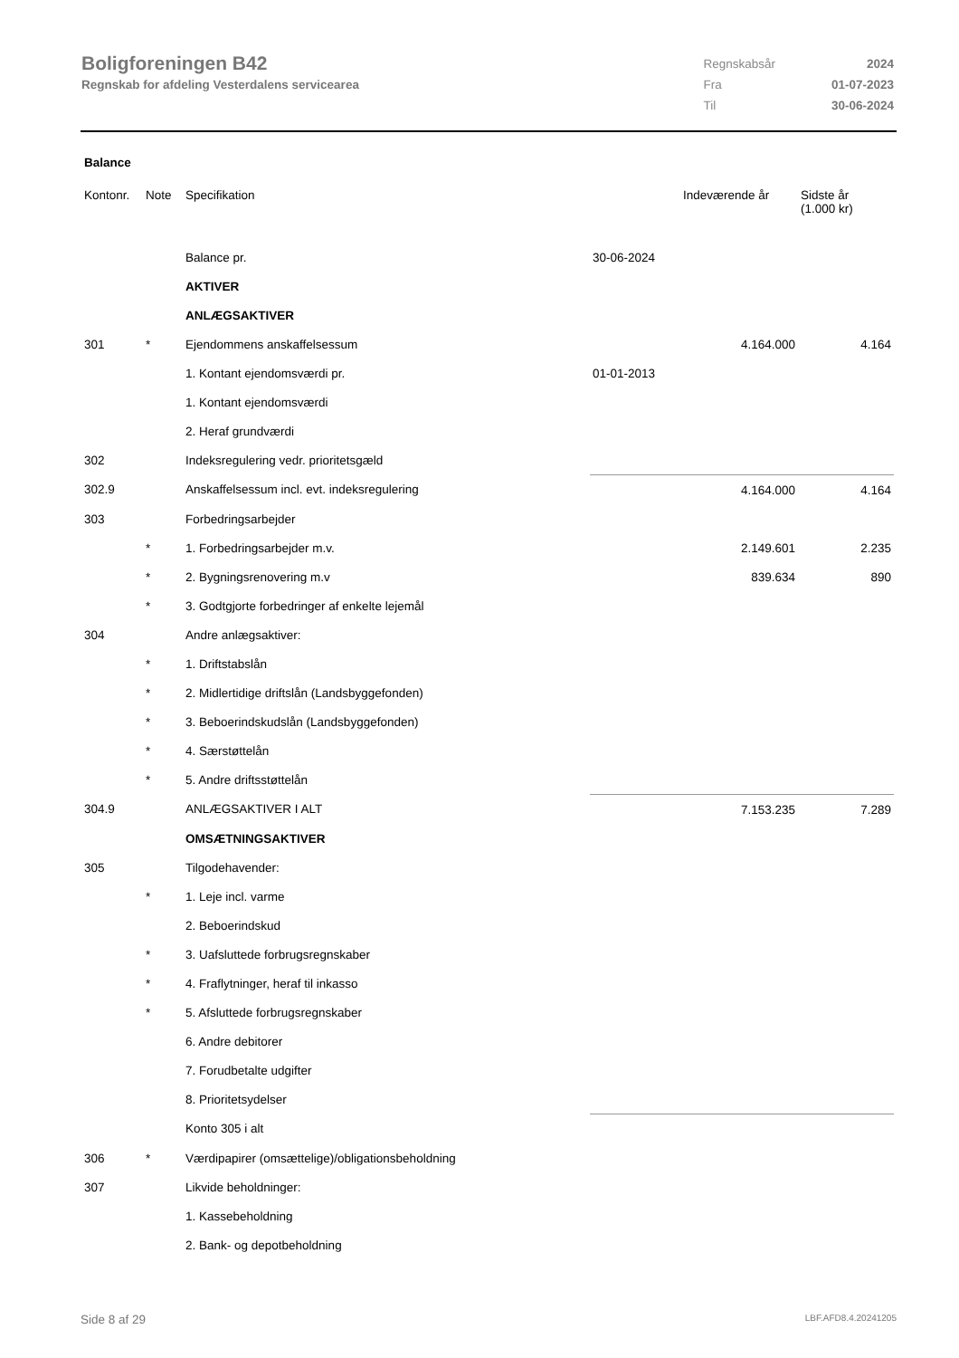Boligforeningen B42
Regnskab for afdeling Vesterdalens servicearea
| Regnskabsår | 2024 |
| Fra | 01-07-2023 |
| Til | 30-06-2024 |
Balance
| Kontonr. | Note | Specifikation | | Indeværende år | Sidste år (1.000 kr) |
| --- | --- | --- | --- | --- | --- |
| | | Balance pr. | 30-06-2024 | | |
| | | AKTIVER | | | |
| | | ANLÆGSAKTIVER | | | |
| 301 | * | Ejendommens anskaffelsessum | | 4.164.000 | 4.164 |
| | | 1. Kontant ejendomsværdi pr. | 01-01-2013 | | |
| | | 1. Kontant ejendomsværdi | | | |
| | | 2. Heraf grundværdi | | | |
| 302 | | Indeksregulering vedr. prioritetsgæld | | | |
| 302.9 | | Anskaffelsessum incl. evt. indeksregulering | | 4.164.000 | 4.164 |
| 303 | | Forbedringsarbejder | | | |
| | * | 1. Forbedringsarbejder m.v. | | 2.149.601 | 2.235 |
| | * | 2. Bygningsrenovering m.v | | 839.634 | 890 |
| | * | 3. Godtgjorte forbedringer af enkelte lejemål | | | |
| 304 | | Andre anlægsaktiver: | | | |
| | * | 1. Driftstabslån | | | |
| | * | 2. Midlertidige driftslån (Landsbyggefonden) | | | |
| | * | 3. Beboerindskudslån (Landsbyggefonden) | | | |
| | * | 4. Særstøttelån | | | |
| | * | 5. Andre driftsstøttelån | | | |
| 304.9 | | ANLÆGSAKTIVER I ALT | | 7.153.235 | 7.289 |
| | | OMSÆTNINGSAKTIVER | | | |
| 305 | | Tilgodehavender: | | | |
| | * | 1. Leje incl. varme | | | |
| | | 2. Beboerindskud | | | |
| | * | 3. Uafsluttede forbrugsregnskaber | | | |
| | * | 4. Fraflytninger, heraf til inkasso | | | |
| | * | 5. Afsluttede forbrugsregnskaber | | | |
| | | 6. Andre debitorer | | | |
| | | 7. Forudbetalte udgifter | | | |
| | | 8. Prioritetsydelser | | | |
| | | Konto 305 i alt | | | |
| 306 | * | Værdipapirer (omsættelige)/obligationsbeholdning | | | |
| 307 | | Likvide beholdninger: | | | |
| | | 1. Kassebeholdning | | | |
| | | 2. Bank- og depotbeholdning | | | |
Side 8 af 29 LBF.AFD8.4.20241205